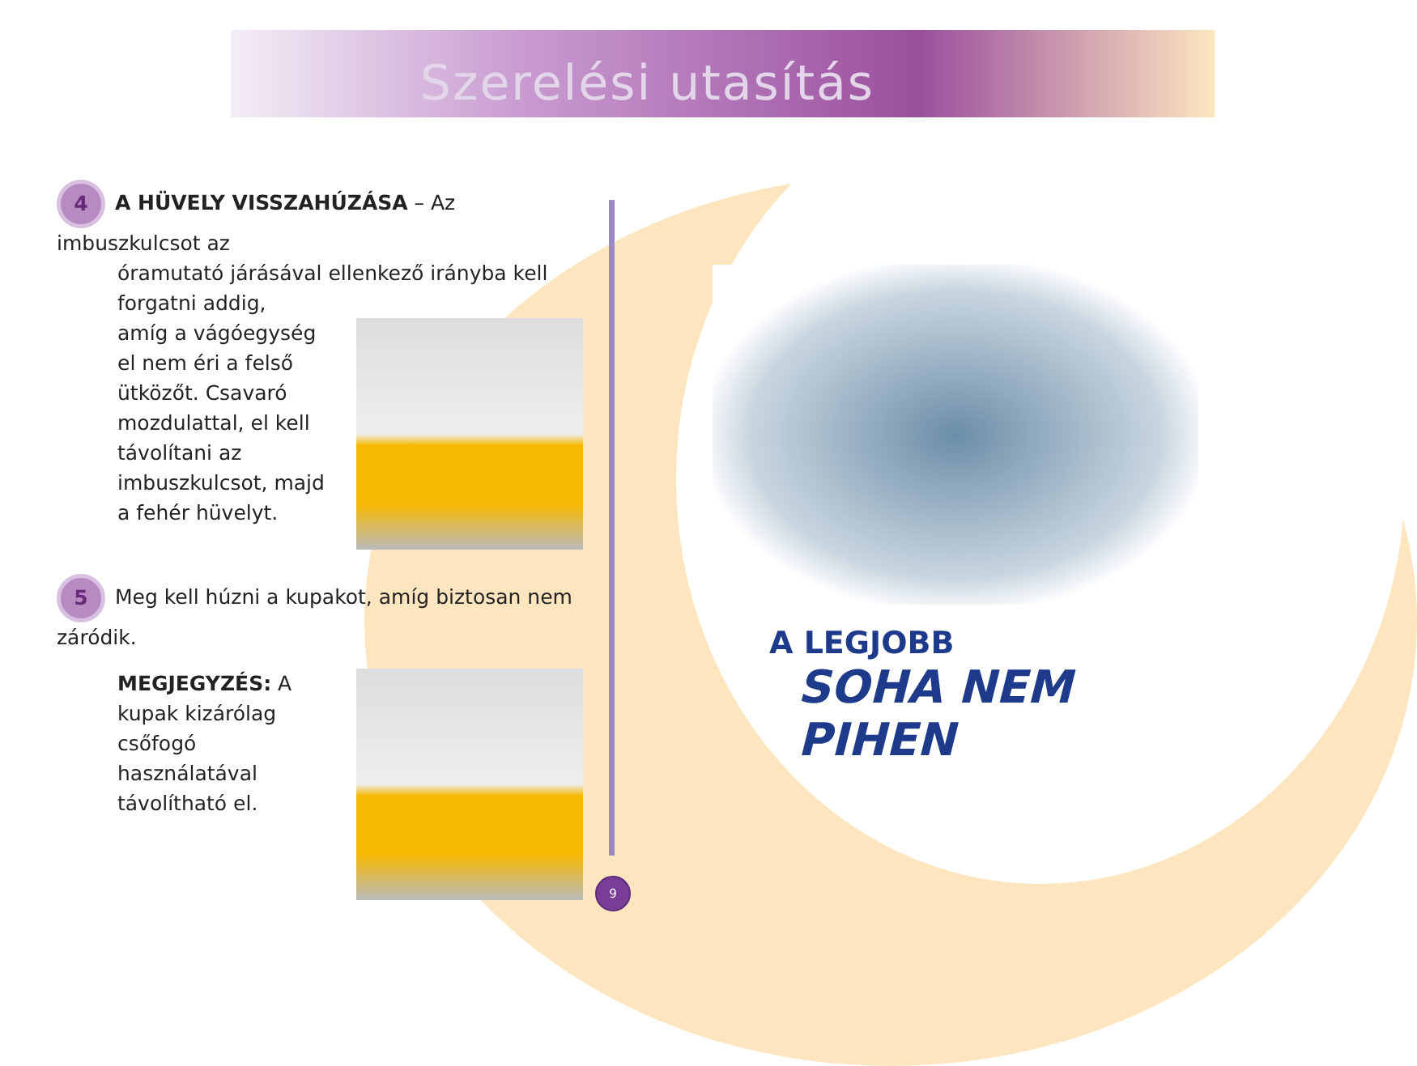Szerelési utasítás
4 A HÜVELY VISSZAHÚZÁSA – Az imbuszkulcsot az
óramutató járásával ellenkező irányba kell forgatni addig,
amíg a vágóegység el nem éri a felső ütközőt. Csavaró mozdulattal, el kell távolítani az imbuszkulcsot, majd a fehér hüvelyt.
5 Meg kell húzni a kupakot, amíg biztosan nem záródik.
MEGJEGYZÉS: A kupak kizárólag csőfogó használatával távolítható el.
A LEGJOBB
SOHA NEM PIHEN
9